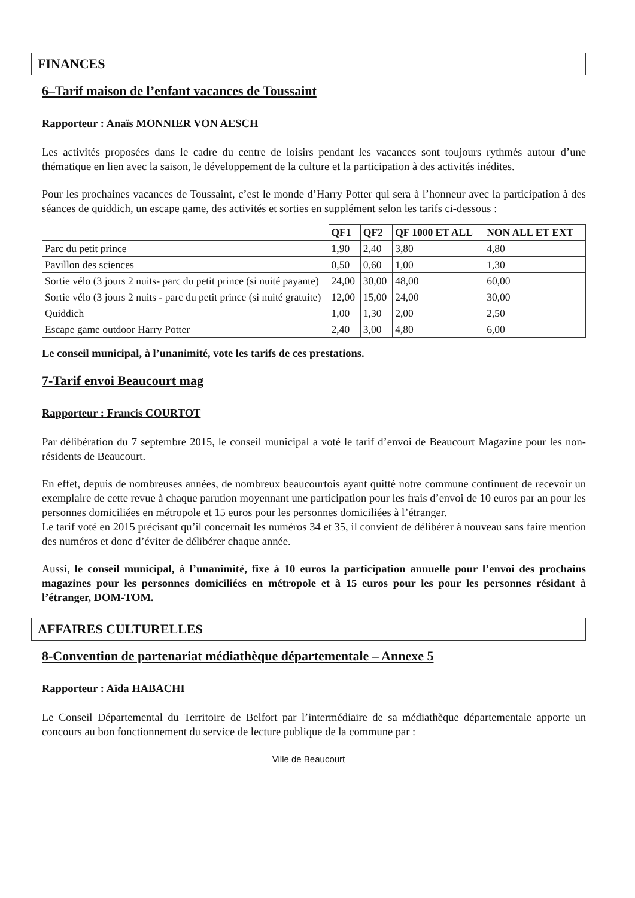FINANCES
6–Tarif maison de l’enfant vacances de Toussaint
Rapporteur : Anaïs MONNIER VON AESCH
Les activités proposées dans le cadre du centre de loisirs pendant les vacances sont toujours rythmés autour d’une thématique en lien avec la saison, le développement de la culture et la participation à des activités inédites.
Pour les prochaines vacances de Toussaint, c’est le monde d’Harry Potter qui sera à l’honneur avec la participation à des séances de quiddich, un escape game, des activités et sorties en supplément selon les tarifs ci-dessous :
| | QF1 | QF2 | QF 1000 ET ALL | NON ALL ET EXT |
| --- | --- | --- | --- | --- |
| Parc du petit prince | 1,90 | 2,40 | 3,80 | 4,80 |
| Pavillon des sciences | 0,50 | 0,60 | 1,00 | 1,30 |
| Sortie vélo (3 jours 2 nuits- parc du petit prince (si nuité payante) | 24,00 | 30,00 | 48,00 | 60,00 |
| Sortie vélo (3 jours 2 nuits - parc du petit prince (si nuité gratuite) | 12,00 | 15,00 | 24,00 | 30,00 |
| Quiddich | 1,00 | 1,30 | 2,00 | 2,50 |
| Escape game outdoor Harry Potter | 2,40 | 3,00 | 4,80 | 6,00 |
Le conseil municipal, à l’unanimité, vote les tarifs de ces prestations.
7-Tarif envoi Beaucourt mag
Rapporteur : Francis COURTOT
Par délibération du 7 septembre 2015, le conseil municipal a voté le tarif d’envoi de Beaucourt Magazine pour les non-résidents de Beaucourt.
En effet, depuis de nombreuses années, de nombreux beaucourtois ayant quitté notre commune continuent de recevoir un exemplaire de cette revue à chaque parution moyennant une participation pour les frais d’envoi de 10 euros par an pour les personnes domiciliées en métropole et 15 euros pour les personnes domiciliées à l’étranger.
Le tarif voté en 2015 précisant qu’il concernait les numéros 34 et 35, il convient de délibérer à nouveau sans faire mention des numéros et donc d’éviter de délibérer chaque année.
Aussi, le conseil municipal, à l’unanimité, fixe à 10 euros la participation annuelle pour l’envoi des prochains magazines pour les personnes domiciliées en métropole et à 15 euros pour les pour les personnes résidant à l’étranger, DOM-TOM.
AFFAIRES CULTURELLES
8-Convention de partenariat médiathèque départementale – Annexe 5
Rapporteur : Aïda HABACHI
Le Conseil Départemental du Territoire de Belfort par l’intermédiaire de sa médiathèque départementale apporte un concours au bon fonctionnement du service de lecture publique de la commune par :
Ville de Beaucourt